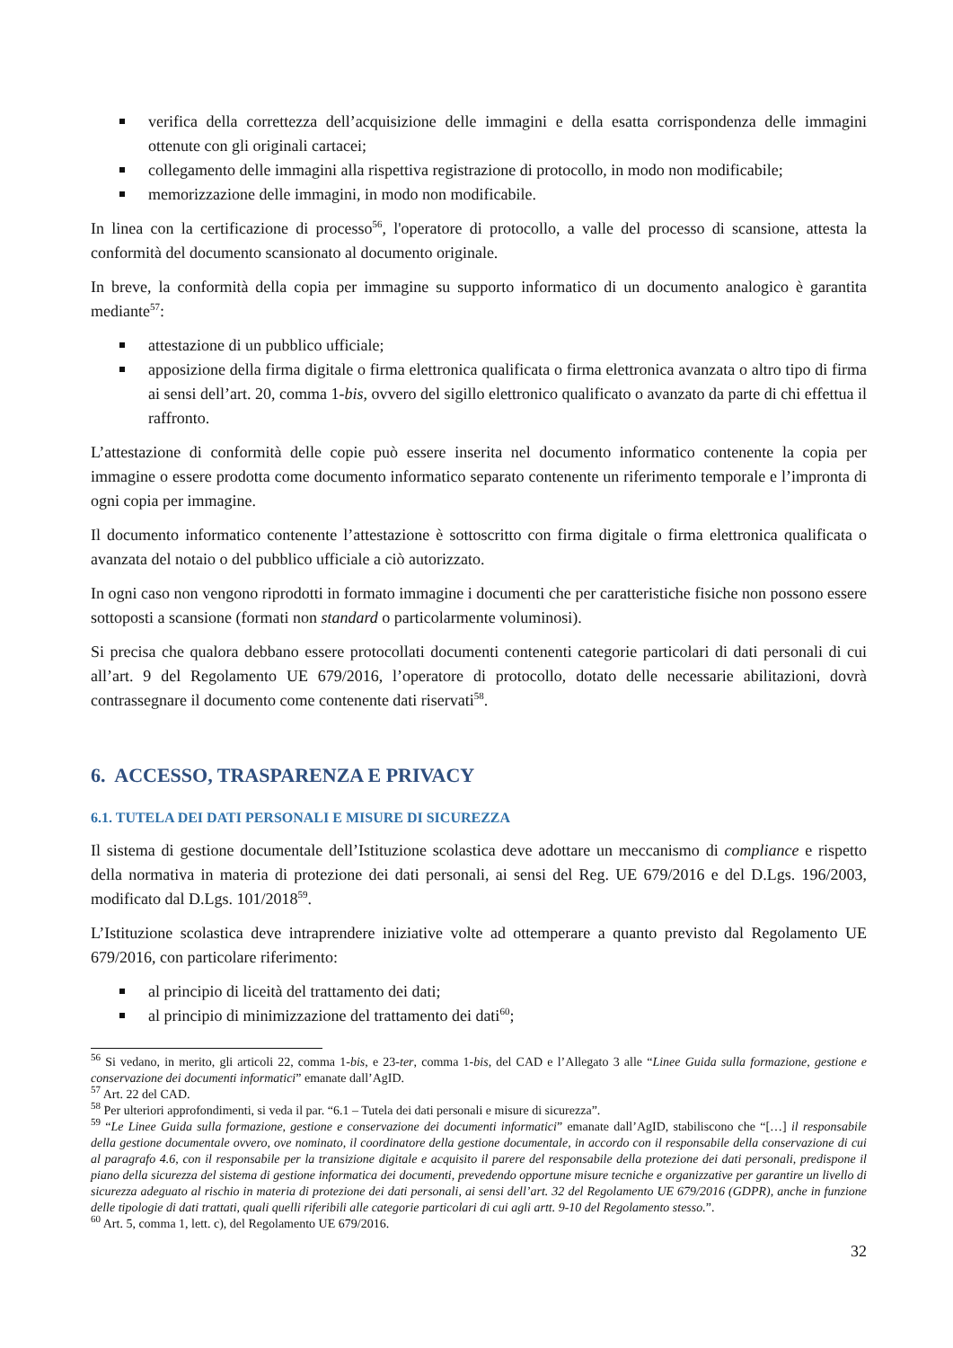verifica della correttezza dell’acquisizione delle immagini e della esatta corrispondenza delle immagini ottenute con gli originali cartacei;
collegamento delle immagini alla rispettiva registrazione di protocollo, in modo non modificabile;
memorizzazione delle immagini, in modo non modificabile.
In linea con la certificazione di processo<sup>56</sup>, l'operatore di protocollo, a valle del processo di scansione, attesta la conformità del documento scansionato al documento originale.
In breve, la conformità della copia per immagine su supporto informatico di un documento analogico è garantita mediante<sup>57</sup>:
attestazione di un pubblico ufficiale;
apposizione della firma digitale o firma elettronica qualificata o firma elettronica avanzata o altro tipo di firma ai sensi dell’art. 20, comma 1-bis, ovvero del sigillo elettronico qualificato o avanzato da parte di chi effettua il raffronto.
L’attestazione di conformità delle copie può essere inserita nel documento informatico contenente la copia per immagine o essere prodotta come documento informatico separato contenente un riferimento temporale e l’impronta di ogni copia per immagine.
Il documento informatico contenente l’attestazione è sottoscritto con firma digitale o firma elettronica qualificata o avanzata del notaio o del pubblico ufficiale a ciò autorizzato.
In ogni caso non vengono riprodotti in formato immagine i documenti che per caratteristiche fisiche non possono essere sottoposti a scansione (formati non standard o particolarmente voluminosi).
Si precisa che qualora debbano essere protocollati documenti contenenti categorie particolari di dati personali di cui all’art. 9 del Regolamento UE 679/2016, l’operatore di protocollo, dotato delle necessarie abilitazioni, dovrà contrassegnare il documento come contenente dati riservati<sup>58</sup>.
6. ACCESSO, TRASPARENZA E PRIVACY
6.1. TUTELA DEI DATI PERSONALI E MISURE DI SICUREZZA
Il sistema di gestione documentale dell’Istituzione scolastica deve adottare un meccanismo di compliance e rispetto della normativa in materia di protezione dei dati personali, ai sensi del Reg. UE 679/2016 e del D.Lgs. 196/2003, modificato dal D.Lgs. 101/2018<sup>59</sup>.
L’Istituzione scolastica deve intraprendere iniziative volte ad ottemperare a quanto previsto dal Regolamento UE 679/2016, con particolare riferimento:
al principio di liceità del trattamento dei dati;
al principio di minimizzazione del trattamento dei dati<sup>60</sup>;
<sup>56</sup> Si vedano, in merito, gli articoli 22, comma 1-bis, e 23-ter, comma 1-bis, del CAD e l’Allegato 3 alle “Linee Guida sulla formazione, gestione e conservazione dei documenti informatici” emanate dall’AgID.
<sup>57</sup> Art. 22 del CAD.
<sup>58</sup> Per ulteriori approfondimenti, si veda il par. “6.1 – Tutela dei dati personali e misure di sicurezza”.
<sup>59</sup> “Le Linee Guida sulla formazione, gestione e conservazione dei documenti informatici” emanate dall’AgID, stabiliscono che “[…] il responsabile della gestione documentale ovvero, ove nominato, il coordinatore della gestione documentale, in accordo con il responsabile della conservazione di cui al paragrafo 4.6, con il responsabile per la transizione digitale e acquisito il parere del responsabile della protezione dei dati personali, predispone il piano della sicurezza del sistema di gestione informatica dei documenti, prevedendo opportune misure tecniche e organizzative per garantire un livello di sicurezza adeguato al rischio in materia di protezione dei dati personali, ai sensi dell’art. 32 del Regolamento UE 679/2016 (GDPR), anche in funzione delle tipologie di dati trattati, quali quelli riferibili alle categorie particolari di cui agli artt. 9-10 del Regolamento stesso.”.
<sup>60</sup> Art. 5, comma 1, lett. c), del Regolamento UE 679/2016.
32